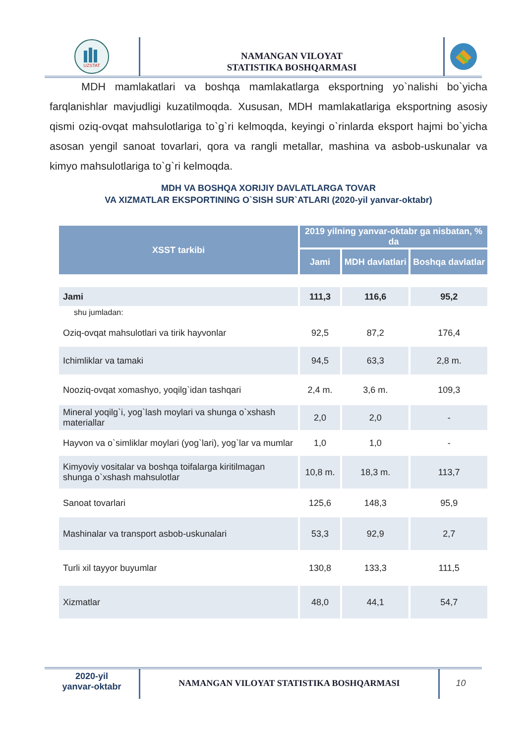UZSTAT
NAMANGAN VILOYAT
STATISTIKA BOSHQARMASI
MDH mamlakatlari va boshqa mamlakatlarga eksportning yo`nalishi bo`yicha farqlanishlar mavjudligi kuzatilmoqda. Xususan, MDH mamlakatlariga eksportning asosiy qismi oziq-ovqat mahsulotlariga to`g`ri kelmoqda, keyingi o`rinlarda eksport hajmi bo`yicha asosan yengil sanoat tovarlari, qora va rangli metallar, mashina va asbob-uskunalar va kimyo mahsulotlariga to`g`ri kelmoqda.
MDH VA BOSHQA XORIJIY DAVLATLARGA TOVAR
VA XIZMATLAR EKSPORTINING O`SISH SUR`ATLARI (2020-yil yanvar-oktabr)
| XSST tarkibi | 2019 yilning yanvar-oktabr ga nisbatan, % da | | |
| --- | --- | --- | --- |
| | Jami | MDH davlatlari | Boshqa davlatlar |
| Jami | 111,3 | 116,6 | 95,2 |
| shu jumladan: | | | |
| Oziq-ovqat mahsulotlari va tirik hayvonlar | 92,5 | 87,2 | 176,4 |
| Ichimliklar va tamaki | 94,5 | 63,3 | 2,8 m. |
| Nooziq-ovqat xomashyo, yoqilg`idan tashqari | 2,4 m. | 3,6 m. | 109,3 |
| Mineral yoqilg`i, yog`lash moylari va shunga o`xshash materiallar | 2,0 | 2,0 | - |
| Hayvon va o`simliklar moylari (yog`lari), yog`lar va mumlar | 1,0 | 1,0 | - |
| Kimyoviy vositalar va boshqa toifalarga kiritilmagan shunga o`xshash mahsulotlar | 10,8 m. | 18,3 m. | 113,7 |
| Sanoat tovarlari | 125,6 | 148,3 | 95,9 |
| Mashinalar va transport asbob-uskunalari | 53,3 | 92,9 | 2,7 |
| Turli xil tayyor buyumlar | 130,8 | 133,3 | 111,5 |
| Xizmatlar | 48,0 | 44,1 | 54,7 |
2020-yil
yanvar-oktabr
NAMANGAN VILOYAT STATISTIKA BOSHQARMASI
10